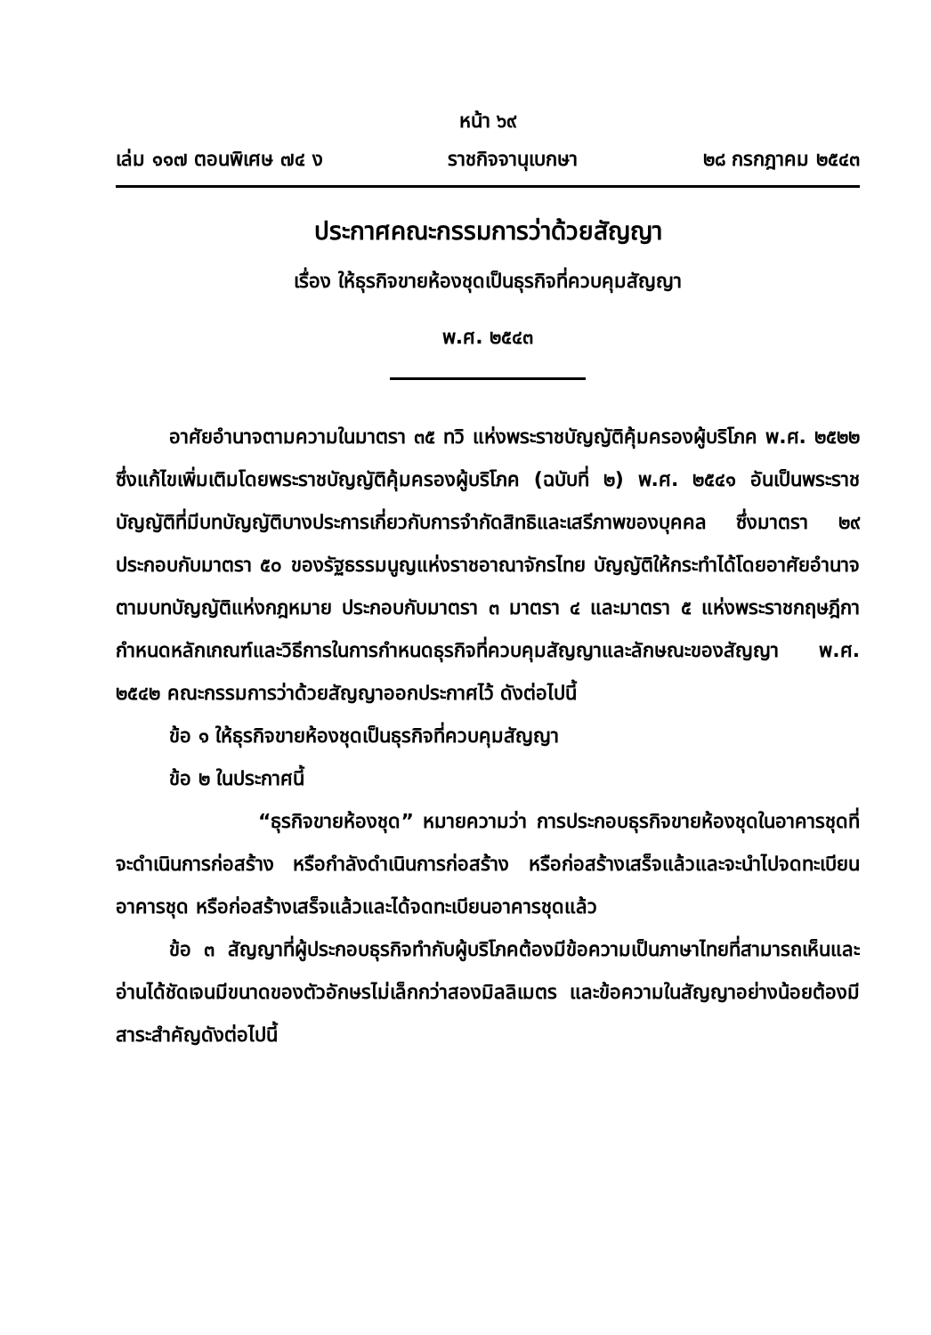หน้า ๖๙
เล่ม ๑๑๗ ตอนพิเศษ ๗๔ ง ราชกิจจานุเบกษา ๒๘ กรกฎาคม ๒๕๔๓
ประกาศคณะกรรมการว่าด้วยสัญญา
เรื่อง ให้ธุรกิจขายห้องชุดเป็นธุรกิจที่ควบคุมสัญญา
พ.ศ. ๒๕๔๓
อาศัยอำนาจตามความในมาตรา ๓๕ ทวิ แห่งพระราชบัญญัติคุ้มครองผู้บริโภค พ.ศ. ๒๕๒๒ ซึ่งแก้ไขเพิ่มเติมโดยพระราชบัญญัติคุ้มครองผู้บริโภค (ฉบับที่ ๒) พ.ศ. ๒๕๔๑ อันเป็นพระราชบัญญัติที่มีบทบัญญัติบางประการเกี่ยวกับการจำกัดสิทธิและเสรีภาพของบุคคล ซึ่งมาตรา ๒๙ ประกอบกับมาตรา ๕๐ ของรัฐธรรมนูญแห่งราชอาณาจักรไทย บัญญัติให้กระทำได้โดยอาศัยอำนาจตามบทบัญญัติแห่งกฎหมาย ประกอบกับมาตรา ๓ มาตรา ๔ และมาตรา ๕ แห่งพระราชกฤษฎีกากำหนดหลักเกณฑ์และวิธีการในการกำหนดธุรกิจที่ควบคุมสัญญาและลักษณะของสัญญา พ.ศ. ๒๕๔๒ คณะกรรมการว่าด้วยสัญญาออกประกาศไว้ ดังต่อไปนี้
ข้อ ๑ ให้ธุรกิจขายห้องชุดเป็นธุรกิจที่ควบคุมสัญญา
ข้อ ๒ ในประกาศนี้
“ธุรกิจขายห้องชุด” หมายความว่า การประกอบธุรกิจขายห้องชุดในอาคารชุดที่จะดำเนินการก่อสร้าง หรือกำลังดำเนินการก่อสร้าง หรือก่อสร้างเสร็จแล้วและจะนำไปจดทะเบียนอาคารชุด หรือก่อสร้างเสร็จแล้วและได้จดทะเบียนอาคารชุดแล้ว
ข้อ ๓ สัญญาที่ผู้ประกอบธุรกิจทำกับผู้บริโภคต้องมีข้อความเป็นภาษาไทยที่สามารถเห็นและอ่านได้ชัดเจนมีขนาดของตัวอักษรไม่เล็กกว่าสองมิลลิเมตร และข้อความในสัญญาอย่างน้อยต้องมีสาระสำคัญดังต่อไปนี้